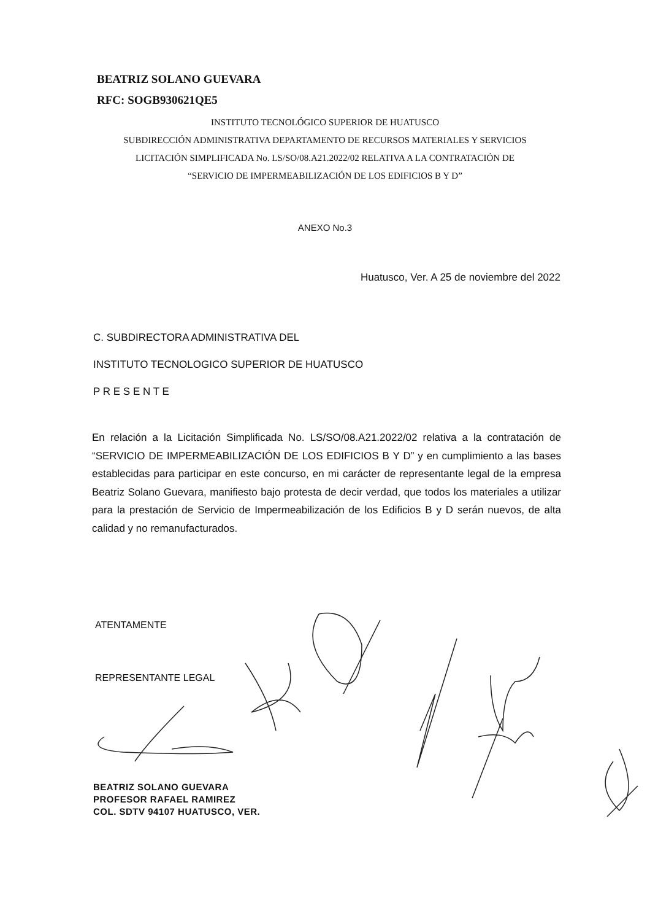BEATRIZ SOLANO GUEVARA
RFC: SOGB930621QE5
INSTITUTO TECNOLÓGICO SUPERIOR DE HUATUSCO
SUBDIRECCIÓN ADMINISTRATIVA DEPARTAMENTO DE RECURSOS MATERIALES Y SERVICIOS
LICITACIÓN SIMPLIFICADA No. LS/SO/08.A21.2022/02 RELATIVA A LA CONTRATACIÓN DE
“SERVICIO DE IMPERMEABILIZACIÓN DE LOS EDIFICIOS B Y D”
ANEXO No.3
Huatusco, Ver. A 25 de noviembre del 2022
C. SUBDIRECTORA ADMINISTRATIVA DEL
INSTITUTO TECNOLOGICO SUPERIOR DE HUATUSCO
P R E S E N T E
En relación a la Licitación Simplificada No. LS/SO/08.A21.2022/02 relativa a la contratación de “SERVICIO DE IMPERMEABILIZACIÓN DE LOS EDIFICIOS B Y D” y en cumplimiento a las bases establecidas para participar en este concurso, en mi carácter de representante legal de la empresa Beatriz Solano Guevara, manifiesto bajo protesta de decir verdad, que todos los materiales a utilizar para la prestación de Servicio de Impermeabilización de los Edificios B y D serán nuevos, de alta calidad y no remanufacturados.
ATENTAMENTE
REPRESENTANTE LEGAL
BEATRIZ SOLANO GUEVARA
PROFESOR RAFAEL RAMIREZ
COL. SDTV 94107 HUATUSCO, VER.